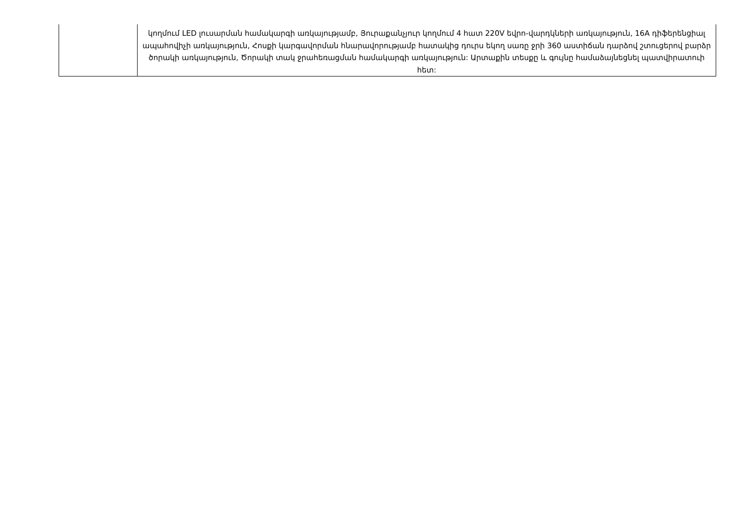| | կողմում LED լուսարման համակարգի առկայությամբ, Յուրաքանչյուր կողմում 4 հատ 220V եվրո-վարդկների առկայություն, 16A դիֆերենցիալ ապահովիչի առկայություն, Հոսքի կարգավորման հնարավորությամբ հատակից դուրս եկող սառը ջրի 360 աստիճան դարձով շտուցերով բարձր ծորակի առկայություն, Ծորակի տակ ջրահեռացման համակարգի առկայություն: Արտաքին տեսքը և գույնը համաձայնեցնել պատվիրատուի հետ: |